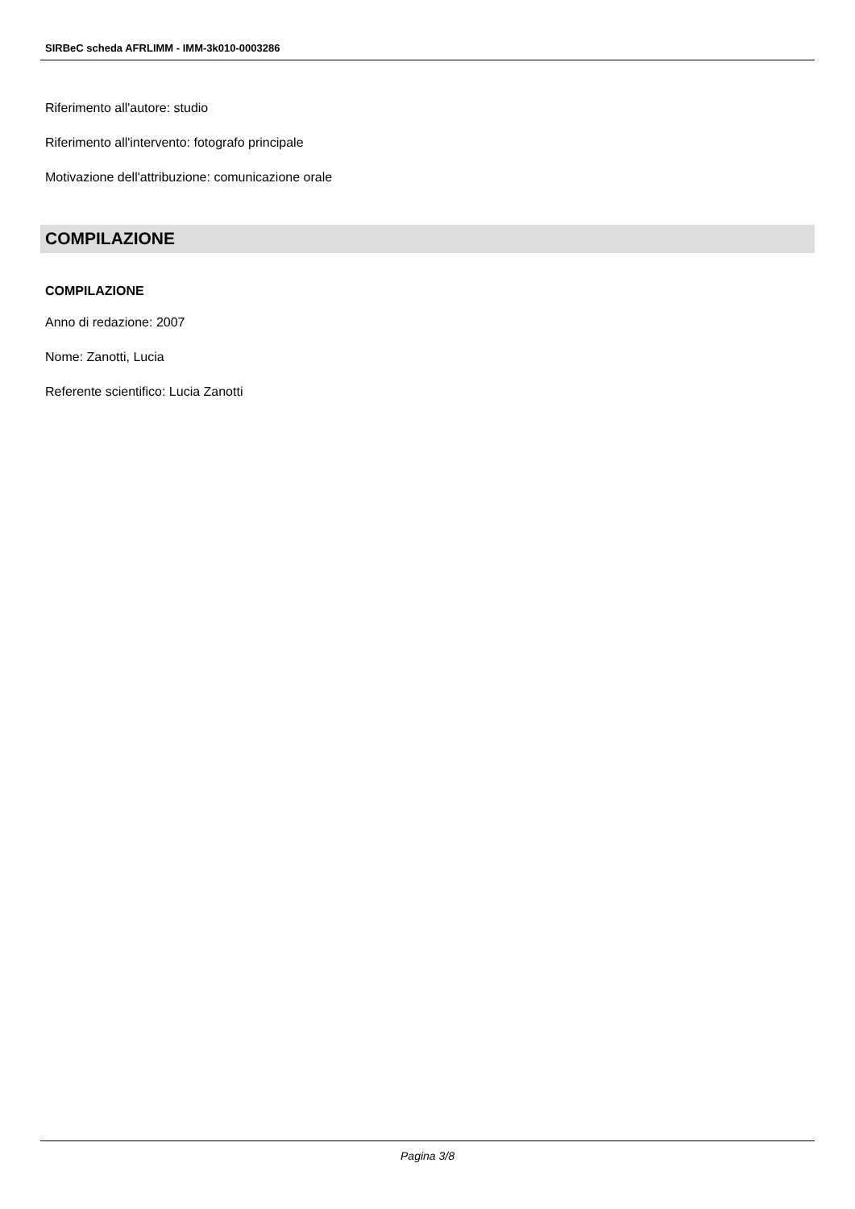SIRBeC scheda AFRLIMM - IMM-3k010-0003286
Riferimento all'autore: studio
Riferimento all'intervento: fotografo principale
Motivazione dell'attribuzione: comunicazione orale
COMPILAZIONE
COMPILAZIONE
Anno di redazione: 2007
Nome: Zanotti, Lucia
Referente scientifico: Lucia Zanotti
Pagina 3/8